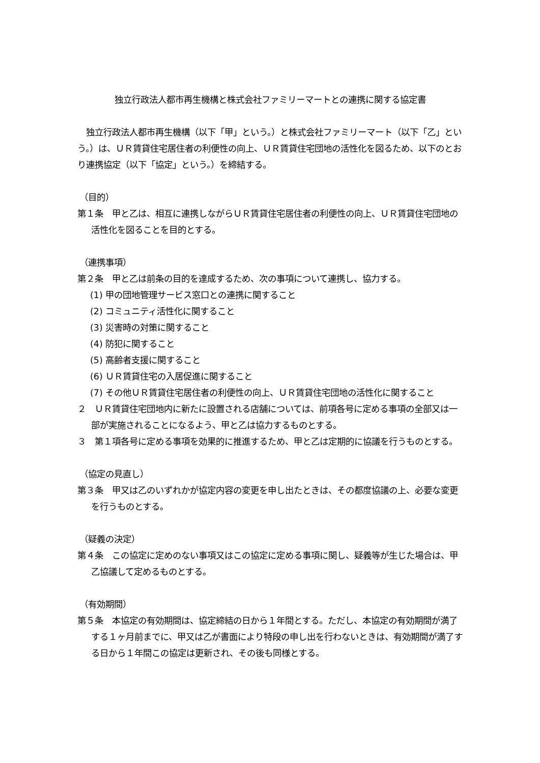独立行政法人都市再生機構と株式会社ファミリーマートとの連携に関する協定書
　独立行政法人都市再生機構（以下「甲」という。）と株式会社ファミリーマート（以下「乙」という。）は、ＵＲ賃貸住宅居住者の利便性の向上、ＵＲ賃貸住宅団地の活性化を図るため、以下のとおり連携協定（以下「協定」という。）を締結する。
（目的）
第１条　甲と乙は、相互に連携しながらＵＲ賃貸住宅居住者の利便性の向上、ＵＲ賃貸住宅団地の活性化を図ることを目的とする。
（連携事項）
第２条　甲と乙は前条の目的を達成するため、次の事項について連携し、協力する。
(1) 甲の団地管理サービス窓口との連携に関すること
(2) コミュニティ活性化に関すること
(3) 災害時の対策に関すること
(4) 防犯に関すること
(5) 高齢者支援に関すること
(6) ＵＲ賃貸住宅の入居促進に関すること
(7) その他ＵＲ賃貸住宅居住者の利便性の向上、ＵＲ賃貸住宅団地の活性化に関すること
２　ＵＲ賃貸住宅団地内に新たに設置される店舗については、前項各号に定める事項の全部又は一部が実施されることになるよう、甲と乙は協力するものとする。
３　第１項各号に定める事項を効果的に推進するため、甲と乙は定期的に協議を行うものとする。
（協定の見直し）
第３条　甲又は乙のいずれかが協定内容の変更を申し出たときは、その都度協議の上、必要な変更を行うものとする。
（疑義の決定）
第４条　この協定に定めのない事項又はこの協定に定める事項に関し、疑義等が生じた場合は、甲乙協議して定めるものとする。
（有効期間）
第５条　本協定の有効期間は、協定締結の日から１年間とする。ただし、本協定の有効期間が満了する１ヶ月前までに、甲又は乙が書面により特段の申し出を行わないときは、有効期間が満了する日から１年間この協定は更新され、その後も同様とする。